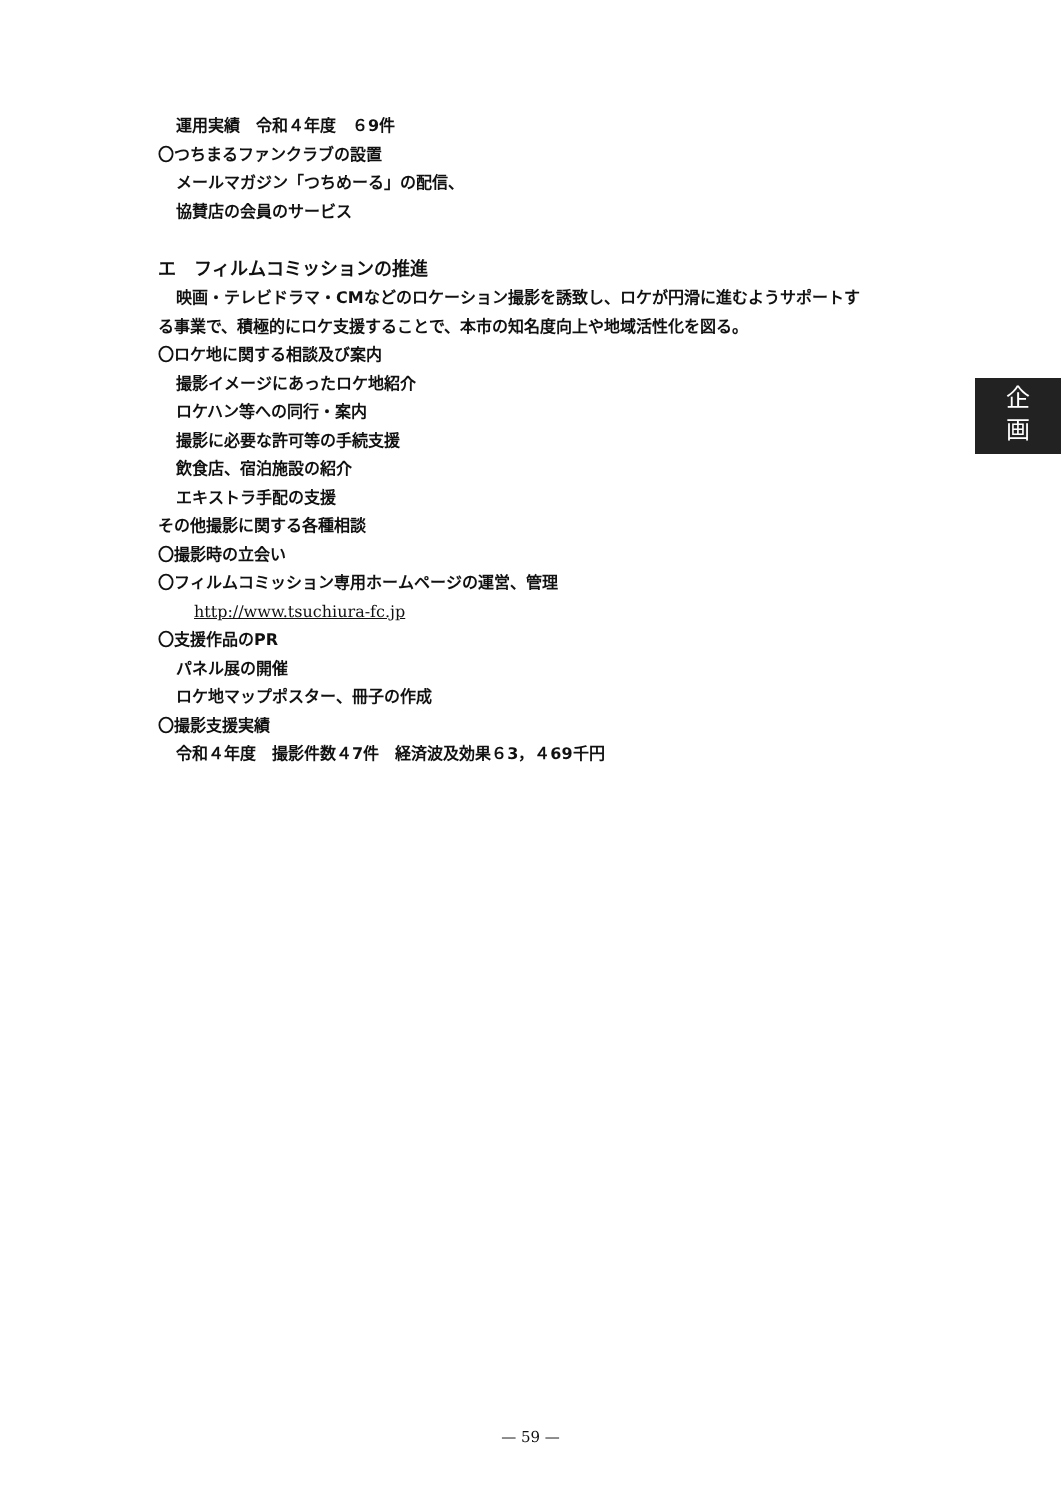運用実績　令和４年度　６9件
〇つちまるファンクラブの設置
メールマガジン「つちめーる」の配信、
協賛店の会員のサービス
エ　フィルムコミッションの推進
映画・テレビドラマ・CMなどのロケーション撮影を誘致し、ロケが円滑に進むようサポートす
る事業で、積極的にロケ支援することで、本市の知名度向上や地域活性化を図る。
〇ロケ地に関する相談及び案内
撮影イメージにあったロケ地紹介
ロケハン等への同行・案内
撮影に必要な許可等の手続支援
飲食店、宿泊施設の紹介
エキストラ手配の支援
その他撮影に関する各種相談
〇撮影時の立会い
〇フィルムコミッション専用ホームページの運営、管理
http://www.tsuchiura-fc.jp
〇支援作品のPR
パネル展の開催
ロケ地マップポスター、冊子の作成
〇撮影支援実績
令和４年度　撮影件数４7件　経済波及効果６3，４69千円
企
画
— 59 —